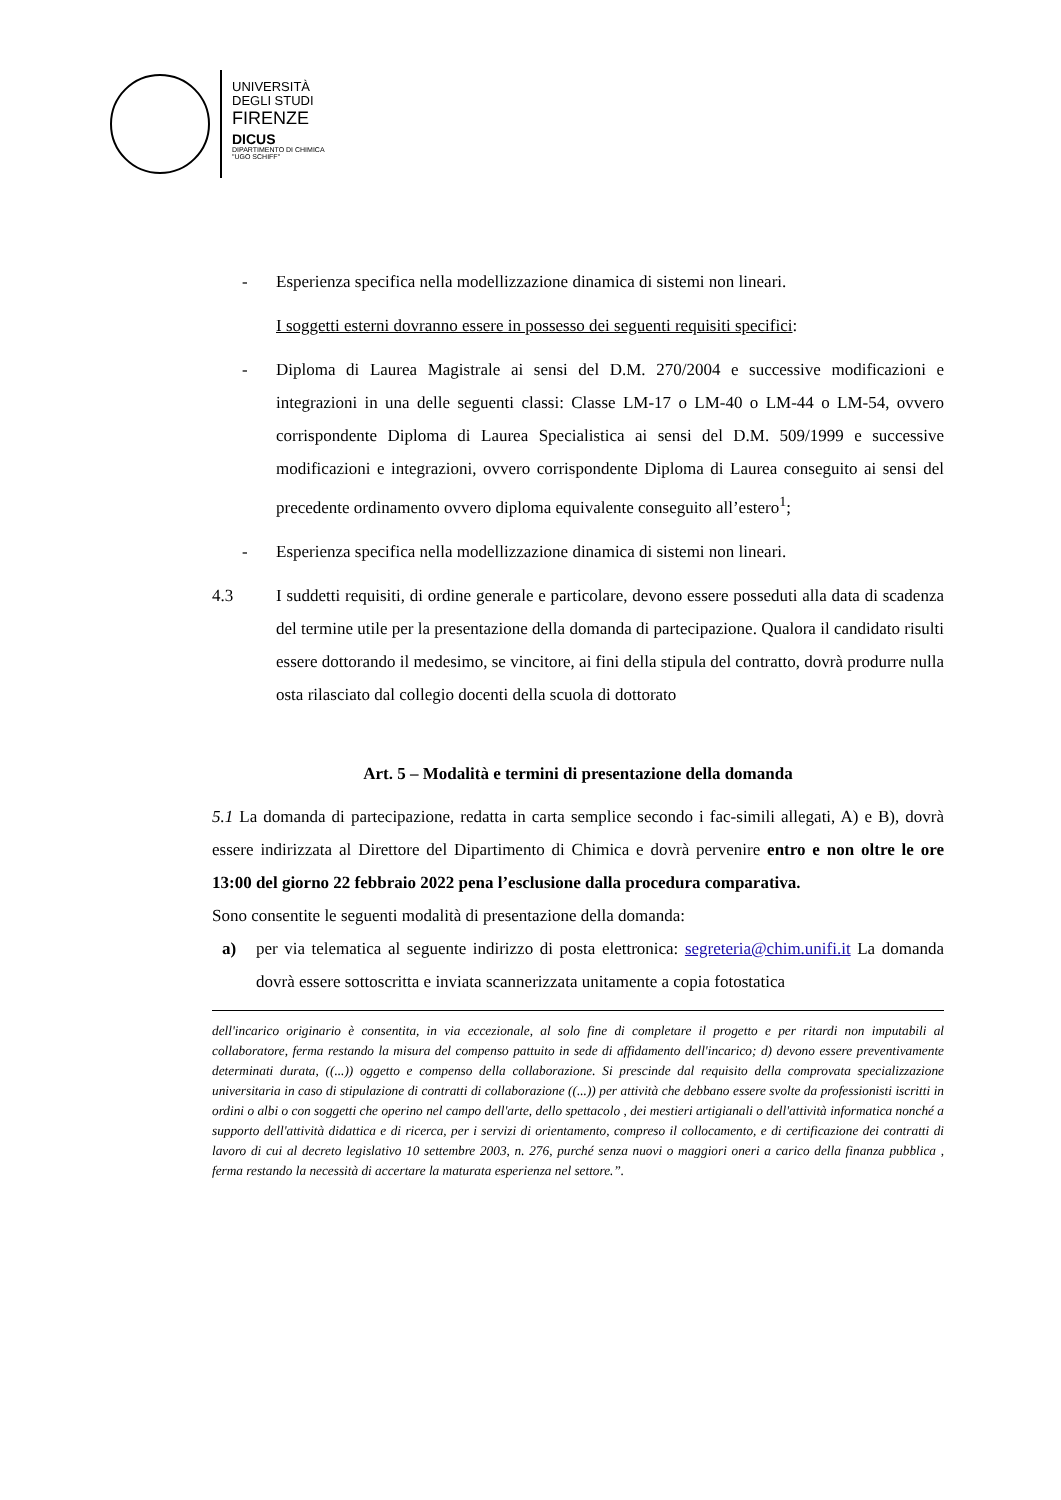UNIVERSITÀ
DEGLI STUDI
FIRENZE
DICUS
DIPARTIMENTO DI CHIMICA
"UGO SCHIFF"
- Esperienza specifica nella modellizzazione dinamica di sistemi non lineari.
I soggetti esterni dovranno essere in possesso dei seguenti requisiti specifici:
- Diploma di Laurea Magistrale ai sensi del D.M. 270/2004 e successive modificazioni e integrazioni in una delle seguenti classi: Classe LM-17 o LM-40 o LM-44 o LM-54, ovvero corrispondente Diploma di Laurea Specialistica ai sensi del D.M. 509/1999 e successive modificazioni e integrazioni, ovvero corrispondente Diploma di Laurea conseguito ai sensi del precedente ordinamento ovvero diploma equivalente conseguito all’estero<sup>1</sup>;
- Esperienza specifica nella modellizzazione dinamica di sistemi non lineari.
4.3 I suddetti requisiti, di ordine generale e particolare, devono essere posseduti alla data di scadenza del termine utile per la presentazione della domanda di partecipazione. Qualora il candidato risulti essere dottorando il medesimo, se vincitore, ai fini della stipula del contratto, dovrà produrre nulla osta rilasciato dal collegio docenti della scuola di dottorato
Art. 5 – Modalità e termini di presentazione della domanda
5.1 La domanda di partecipazione, redatta in carta semplice secondo i fac-simili allegati, A) e B), dovrà essere indirizzata al Direttore del Dipartimento di Chimica e dovrà pervenire entro e non oltre le ore 13:00 del giorno 22 febbraio 2022 pena l’esclusione dalla procedura comparativa.
Sono consentite le seguenti modalità di presentazione della domanda:
a) per via telematica al seguente indirizzo di posta elettronica: segreteria@chim.unifi.it La domanda dovrà essere sottoscritta e inviata scannerizzata unitamente a copia fotostatica
dell'incarico originario è consentita, in via eccezionale, al solo fine di completare il progetto e per ritardi non imputabili al collaboratore, ferma restando la misura del compenso pattuito in sede di affidamento dell'incarico; d) devono essere preventivamente determinati durata, ((...)) oggetto e compenso della collaborazione. Si prescinde dal requisito della comprovata specializzazione universitaria in caso di stipulazione di contratti di collaborazione ((...)) per attività che debbano essere svolte da professionisti iscritti in ordini o albi o con soggetti che operino nel campo dell'arte, dello spettacolo , dei mestieri artigianali o dell'attività informatica nonché a supporto dell'attività didattica e di ricerca, per i servizi di orientamento, compreso il collocamento, e di certificazione dei contratti di lavoro di cui al decreto legislativo 10 settembre 2003, n. 276, purché senza nuovi o maggiori oneri a carico della finanza pubblica , ferma restando la necessità di accertare la maturata esperienza nel settore.”.